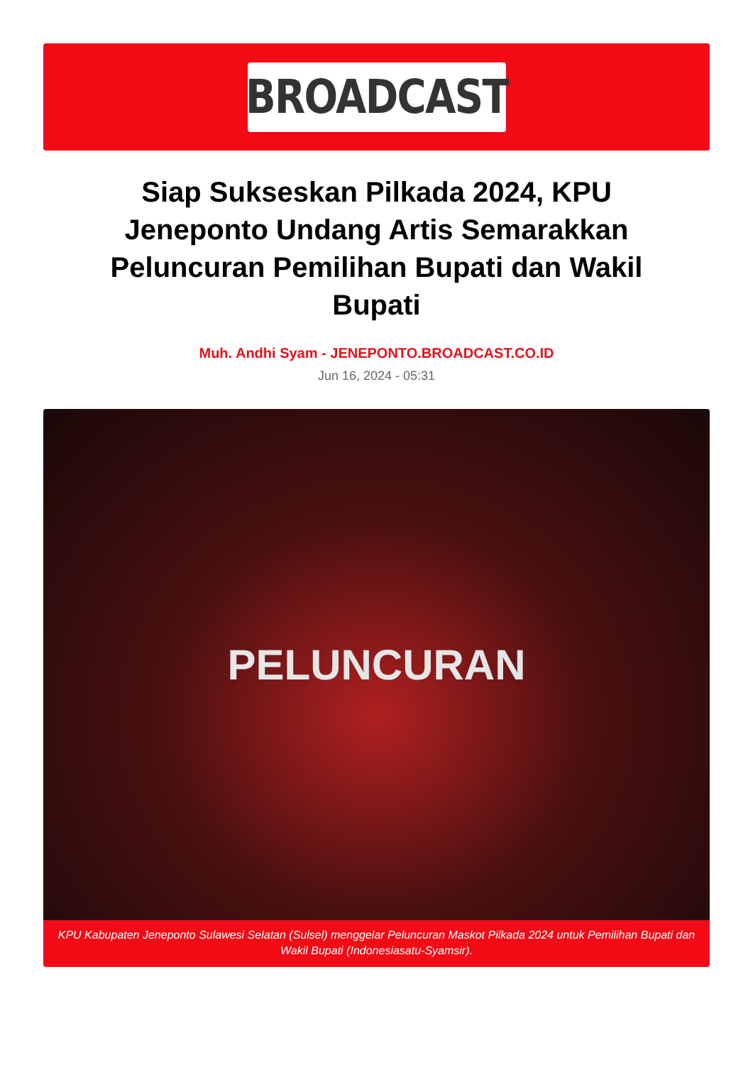BROADCAST
Siap Sukseskan Pilkada 2024, KPU Jeneponto Undang Artis Semarakkan Peluncuran Pemilihan Bupati dan Wakil Bupati
Muh. Andhi Syam - JENEPONTO.BROADCAST.CO.ID
Jun 16, 2024 - 05:31
PELUNCURAN
KPU Kabupaten Jeneponto Sulawesi Selatan (Sulsel) menggelar Peluncuran Maskot Pilkada 2024 untuk Pemilihan Bupati dan Wakil Bupati (Indonesiasatu-Syamsir).